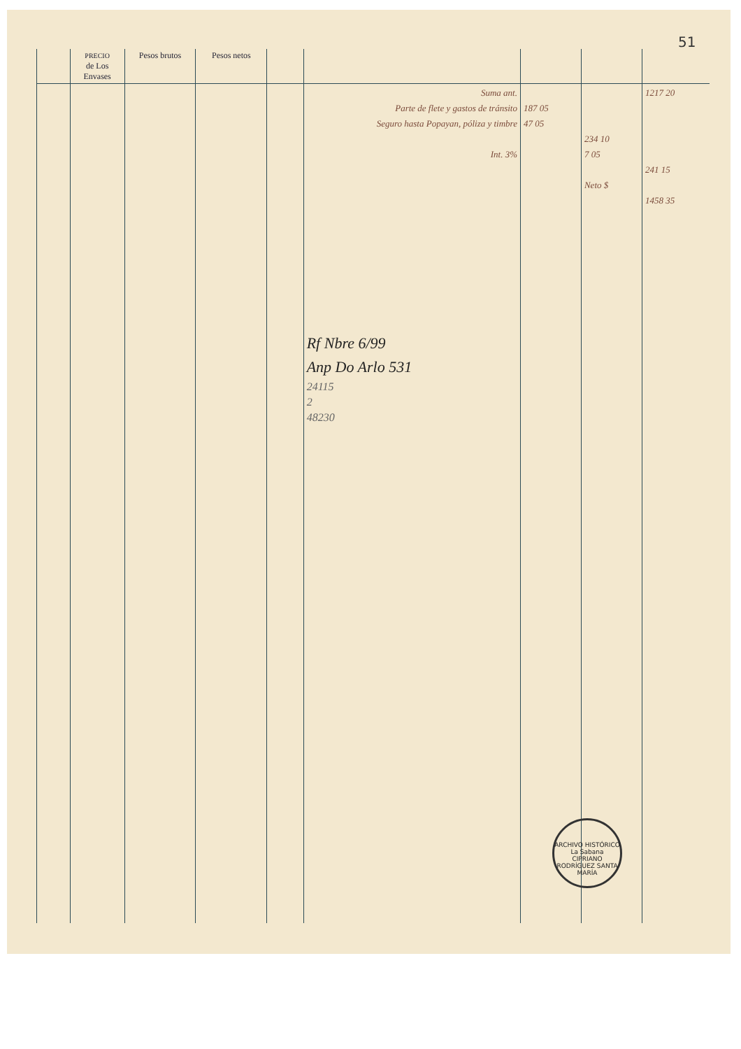51
| | PRECIO de Los Envases | Pesos brutos | Pesos netos | | | | | |
| --- | --- | --- | --- | --- | --- | --- | --- | --- |
| | | | | | Suma ant. Parte de flete y gastos de tránsito Seguro hasta Popayan, póliza y timbre Int. 3% Rf Nbre 6/99 Anp Do Arlo 531 24115 2 48230 | 187 05 47 05 | 234 10 7 05 Neto $ | 1217 20 241 15 1458 35 |
ARCHIVO HISTÓRICO
La Sabana
CIPRIANO RODRÍGUEZ SANTA MARÍA